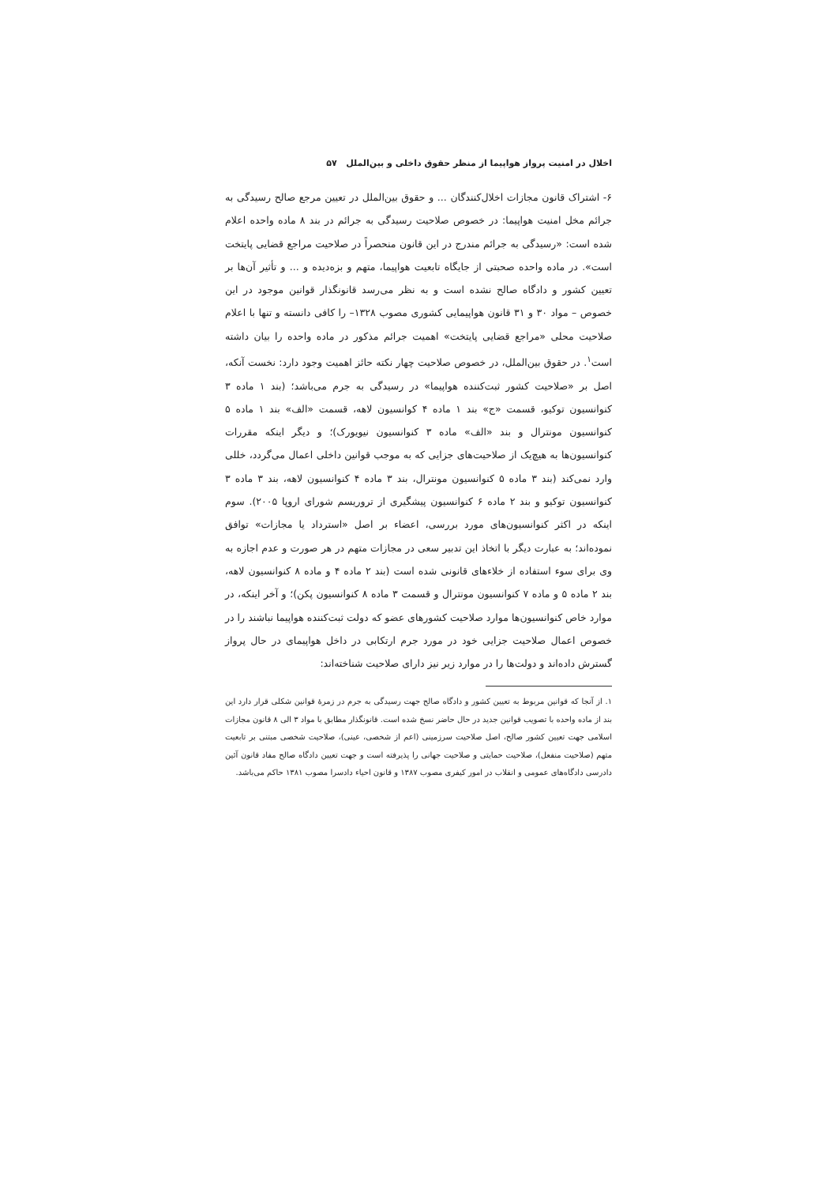اخلال در امنیت پرواز هواپیما از منظر حقوق داخلی و بین‌الملل ۵۷
۶- اشتراک قانون مجازات اخلال‌کنندگان ... و حقوق بین‌الملل در تعیین مرجع صالح رسیدگی به جرائم مخل امنیت هواپیما: در خصوص صلاحیت رسیدگی به جرائم در بند ۸ ماده واحده اعلام شده است: «رسیدگی به جرائم مندرج در این قانون منحصراً در صلاحیت مراجع قضایی پایتخت است». در ماده واحده صحبتی از جایگاه تابعیت هواپیما، متهم و بزه‌دیده و ... و تأثیر آن‌ها بر تعیین کشور و دادگاه صالح نشده است و به نظر می‌رسد قانونگذار قوانین موجود در این خصوص – مواد ۳۰ و ۳۱ قانون هواپیمایی کشوری مصوب ۱۳۲۸– را کافی دانسته و تنها با اعلام صلاحیت محلی «مراجع قضایی پایتخت» اهمیت جرائم مذکور در ماده واحده را بیان داشته است<sup>۱</sup>. در حقوق بین‌الملل، در خصوص صلاحیت چهار نکته حائز اهمیت وجود دارد: نخست آنکه، اصل بر «صلاحیت کشور ثبت‌کننده هواپیما» در رسیدگی به جرم می‌باشد؛ (بند ۱ ماده ۳ کنوانسیون توکیو، قسمت «ج» بند ۱ ماده ۴ کوانسیون لاهه، قسمت «الف» بند ۱ ماده ۵ کنوانسیون مونترال و بند «الف» ماده ۳ کنوانسیون نیویورک)؛ و دیگر اینکه مقررات کنوانسیون‌ها به هیچ‌یک از صلاحیت‌های جزایی که به موجب قوانین داخلی اعمال می‌گردد، خللی وارد نمی‌کند (بند ۳ ماده ۵ کنوانسیون مونترال، بند ۳ ماده ۴ کنوانسیون لاهه، بند ۳ ماده ۳ کنوانسیون توکیو و بند ۲ ماده ۶ کنوانسیون پیشگیری از تروریسم شورای اروپا ۲۰۰۵). سوم اینکه در اکثر کنوانسیون‌های مورد بررسی، اعضاء بر اصل «استرداد یا مجازات» توافق نموده‌اند؛ به عبارت دیگر با اتخاذ این تدبیر سعی در مجازات متهم در هر صورت و عدم اجازه به وی برای سوء استفاده از خلاءهای قانونی شده است (بند ۲ ماده ۴ و ماده ۸ کنوانسیون لاهه، بند ۲ ماده ۵ و ماده ۷ کنوانسیون مونترال و قسمت ۳ ماده ۸ کنوانسیون پکن)؛ و آخر اینکه، در موارد خاص کنوانسیون‌ها موارد صلاحیت کشورهای عضو که دولت ثبت‌کننده هواپیما نباشند را در خصوص اعمال صلاحیت جزایی خود در مورد جرم ارتکابی در داخل هواپیمای در حال پرواز گسترش داده‌اند و دولت‌ها را در موارد زیر نیز دارای صلاحیت شناخته‌اند:
۱. از آنجا که قوانین مربوط به تعیین کشور و دادگاه صالح جهت رسیدگی به جرم در زمرهٔ قوانین شکلی قرار دارد این بند از ماده واحده با تصویب قوانین جدید در حال حاضر نسخ شده است. قانونگذار مطابق با مواد ۳ الی ۸ قانون مجازات اسلامی جهت تعیین کشور صالح، اصل صلاحیت سرزمینی (اعم از شخصی، عینی)، صلاحیت شخصی مبتنی بر تابعیت متهم (صلاحیت منفعل)، صلاحیت حمایتی و صلاحیت جهانی را پذیرفته است و جهت تعیین دادگاه صالح مفاد قانون آئین دادرسی دادگاه‌های عمومی و انقلاب در امور کیفری مصوب ۱۳۸۷ و قانون احیاء دادسرا مصوب ۱۳۸۱ حاکم می‌باشد.